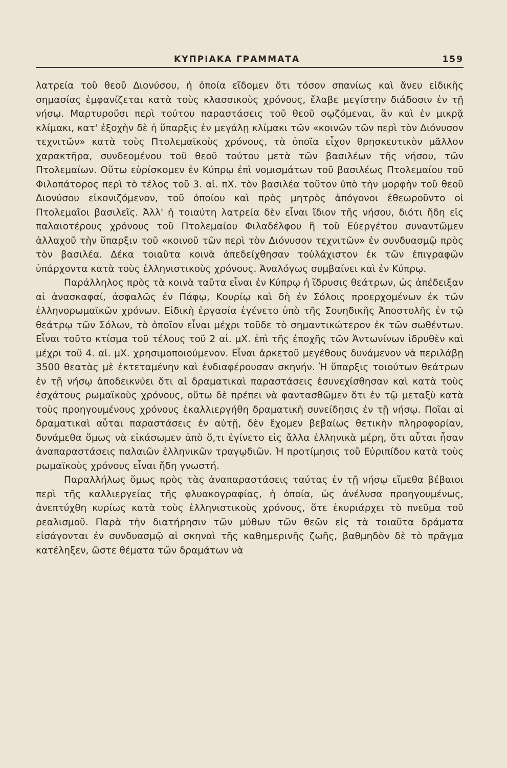ΚΥΠΡΙΑΚΑ ΓΡΑΜΜΑΤΑ 159
λατρεία τοῦ θεοῦ Διονύσου, ἡ ὁποία εἴδομεν ὅτι τόσον σπανίως καὶ ἄνευ εἰδικῆς σημασίας ἐμφανίζεται κατὰ τοὺς κλασσικοὺς χρόνους, ἔλαβε μεγίστην διάδοσιν ἐν τῇ νήσῳ. Μαρτυροῦσι περὶ τούτου παραστάσεις τοῦ θεοῦ σῳζόμεναι, ἄν καὶ ἐν μικρᾷ κλίμακι, κατ' ἐξοχὴν δὲ ἡ ὕπαρξις ἐν μεγάλῃ κλίμακι τῶν «κοινῶν τῶν περὶ τὸν Διόνυσον τεχνιτῶν» κατὰ τοὺς Πτολεμαϊκοὺς χρόνους, τὰ ὁποῖα εἶχον θρησκευτικὸν μᾶλλον χαρακτῆρα, συνδεομένου τοῦ θεοῦ τούτου μετὰ τῶν βασιλέων τῆς νήσου, τῶν Πτολεμαίων. Οὕτω εὑρίσκομεν ἐν Κύπρῳ ἐπὶ νομισμάτων τοῦ βασιλέως Πτολεμαίου τοῦ Φιλοπάτορος περὶ τὸ τέλος τοῦ 3. αἰ. πΧ. τὸν βασιλέα τοῦτον ὑπὸ τὴν μορφὴν τοῦ θεοῦ Διονύσου εἰκονιζόμενον, τοῦ ὁποίου καὶ πρὸς μητρὸς ἀπόγονοι ἐθεωροῦντο οἱ Πτολεμαῖοι βασιλεῖς. Ἀλλ' ἡ τοιαύτη λατρεία δὲν εἶναι ἴδιον τῆς νήσου, διότι ἤδη εἰς παλαιοτέρους χρόνους τοῦ Πτολεμαίου Φιλαδέλφου ἢ τοῦ Εὐεργέτου συναντῶμεν ἀλλαχοῦ τὴν ὕπαρξιν τοῦ «κοινοῦ τῶν περὶ τὸν Διόνυσον τεχνιτῶν» ἐν συνδυασμῷ πρὸς τὸν βασιλέα. Δέκα τοιαῦτα κοινὰ ἀπεδείχθησαν τοὐλάχιστον ἐκ τῶν ἐπιγραφῶν ὑπάρχοντα κατὰ τοὺς ἑλληνιστικοὺς χρόνους. Ἀναλόγως συμβαίνει καὶ ἐν Κύπρῳ.
Παράλληλος πρὸς τὰ κοινὰ ταῦτα εἶναι ἐν Κύπρῳ ἡ ἵδρυσις θεάτρων, ὡς ἀπέδειξαν αἱ ἀνασκαφαί, ἀσφαλῶς ἐν Πάφῳ, Κουρίῳ καὶ δὴ ἐν Σόλοις προερχομένων ἐκ τῶν ἑλληνορωμαϊκῶν χρόνων. Εἰδικὴ ἐργασία ἐγένετο ὑπὸ τῆς Σουηδικῆς Ἀποστολῆς ἐν τῷ θεάτρῳ τῶν Σόλων, τὸ ὁποῖον εἶναι μέχρι τοῦδε τὸ σημαντικώτερον ἐκ τῶν σωθέντων. Εἶναι τοῦτο κτίσμα τοῦ τέλους τοῦ 2 αἰ. μΧ. ἐπὶ τῆς ἐποχῆς τῶν Ἀντωνίνων ἱδρυθὲν καὶ μέχρι τοῦ 4. αἰ. μΧ. χρησιμοποιούμενον. Εἶναι ἀρκετοῦ μεγέθους δυνάμενον νὰ περιλάβῃ 3500 θεατὰς μὲ ἐκτεταμένην καὶ ἐνδιαφέρουσαν σκηνήν. Ἡ ὕπαρξις τοιούτων θεάτρων ἐν τῇ νήσῳ ἀποδεικνύει ὅτι αἱ δραματικαὶ παραστάσεις ἐσυνεχίσθησαν καὶ κατὰ τοὺς ἐσχάτους ρωμαϊκοὺς χρόνους, οὕτω δὲ πρέπει νὰ φαντασθῶμεν ὅτι ἐν τῷ μεταξὺ κατὰ τοὺς προηγουμένους χρόνους ἐκαλλιεργήθη δραματικὴ συνείδησις ἐν τῇ νήσῳ. Ποῖαι αἱ δραματικαὶ αὗται παραστάσεις ἐν αὐτῇ, δὲν ἔχομεν βεβαίως θετικὴν πληροφορίαν, δυνάμεθα ὅμως νὰ εἰκάσωμεν ἀπὸ ὅ,τι ἐγίνετο εἰς ἄλλα ἑλληνικὰ μέρη, ὅτι αὗται ἦσαν ἀναπαραστάσεις παλαιῶν ἑλληνικῶν τραγῳδιῶν. Ἡ προτίμησις τοῦ Εὐριπίδου κατὰ τοὺς ρωμαϊκοὺς χρόνους εἶναι ἤδη γνωστή.
Παραλλήλως ὅμως πρὸς τὰς ἀναπαραστάσεις ταύτας ἐν τῇ νήσῳ εἴμεθα βέβαιοι περὶ τῆς καλλιεργείας τῆς φλυακογραφίας, ἡ ὁποία, ὡς ἀνέλυσα προηγουμένως, ἀνεπτύχθη κυρίως κατὰ τοὺς ἑλληνιστικοὺς χρόνους, ὅτε ἐκυριάρχει τὸ πνεῦμα τοῦ ρεαλισμοῦ. Παρὰ τὴν διατήρησιν τῶν μύθων τῶν θεῶν εἰς τὰ τοιαῦτα δράματα εἰσάγονται ἐν συνδυασμῷ αἱ σκηναὶ τῆς καθημερινῆς ζωῆς, βαθμηδὸν δὲ τὸ πρᾶγμα κατέληξεν, ὥστε θέματα τῶν δραμάτων νὰ